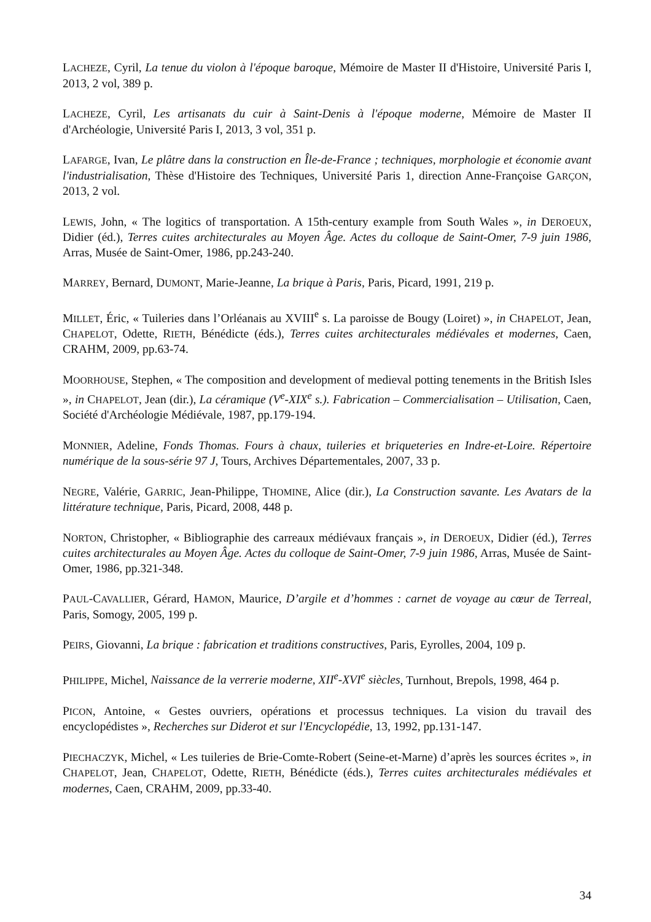LACHEZE, Cyril, La tenue du violon à l'époque baroque, Mémoire de Master II d'Histoire, Université Paris I, 2013, 2 vol, 389 p.
LACHEZE, Cyril, Les artisanats du cuir à Saint-Denis à l'époque moderne, Mémoire de Master II d'Archéologie, Université Paris I, 2013, 3 vol, 351 p.
LAFARGE, Ivan, Le plâtre dans la construction en Île-de-France ; techniques, morphologie et économie avant l'industrialisation, Thèse d'Histoire des Techniques, Université Paris 1, direction Anne-Françoise GARÇON, 2013, 2 vol.
LEWIS, John, « The logitics of transportation. A 15th-century example from South Wales », in DEROEUX, Didier (éd.), Terres cuites architecturales au Moyen Âge. Actes du colloque de Saint-Omer, 7-9 juin 1986, Arras, Musée de Saint-Omer, 1986, pp.243-240.
MARREY, Bernard, DUMONT, Marie-Jeanne, La brique à Paris, Paris, Picard, 1991, 219 p.
MILLET, Éric, « Tuileries dans l’Orléanais au XVIII<sup>e</sup> s. La paroisse de Bougy (Loiret) », in CHAPELOT, Jean, CHAPELOT, Odette, RIETH, Bénédicte (éds.), Terres cuites architecturales médiévales et modernes, Caen, CRAHM, 2009, pp.63-74.
MOORHOUSE, Stephen, « The composition and development of medieval potting tenements in the British Isles », in CHAPELOT, Jean (dir.), La céramique (V<sup>e</sup>-XIX<sup>e</sup> s.). Fabrication – Commercialisation – Utilisation, Caen, Société d'Archéologie Médiévale, 1987, pp.179-194.
MONNIER, Adeline, Fonds Thomas. Fours à chaux, tuileries et briqueteries en Indre-et-Loire. Répertoire numérique de la sous-série 97 J, Tours, Archives Départementales, 2007, 33 p.
NEGRE, Valérie, GARRIC, Jean-Philippe, THOMINE, Alice (dir.), La Construction savante. Les Avatars de la littérature technique, Paris, Picard, 2008, 448 p.
NORTON, Christopher, « Bibliographie des carreaux médiévaux français », in DEROEUX, Didier (éd.), Terres cuites architecturales au Moyen Âge. Actes du colloque de Saint-Omer, 7-9 juin 1986, Arras, Musée de Saint-Omer, 1986, pp.321-348.
PAUL-CAVALLIER, Gérard, HAMON, Maurice, D’argile et d’hommes : carnet de voyage au cœur de Terreal, Paris, Somogy, 2005, 199 p.
PEIRS, Giovanni, La brique : fabrication et traditions constructives, Paris, Eyrolles, 2004, 109 p.
PHILIPPE, Michel, Naissance de la verrerie moderne, XII<sup>e</sup>-XVI<sup>e</sup> siècles, Turnhout, Brepols, 1998, 464 p.
PICON, Antoine, « Gestes ouvriers, opérations et processus techniques. La vision du travail des encyclopédistes », Recherches sur Diderot et sur l'Encyclopédie, 13, 1992, pp.131-147.
PIECHACZYK, Michel, « Les tuileries de Brie-Comte-Robert (Seine-et-Marne) d’après les sources écrites », in CHAPELOT, Jean, CHAPELOT, Odette, RIETH, Bénédicte (éds.), Terres cuites architecturales médiévales et modernes, Caen, CRAHM, 2009, pp.33-40.
34